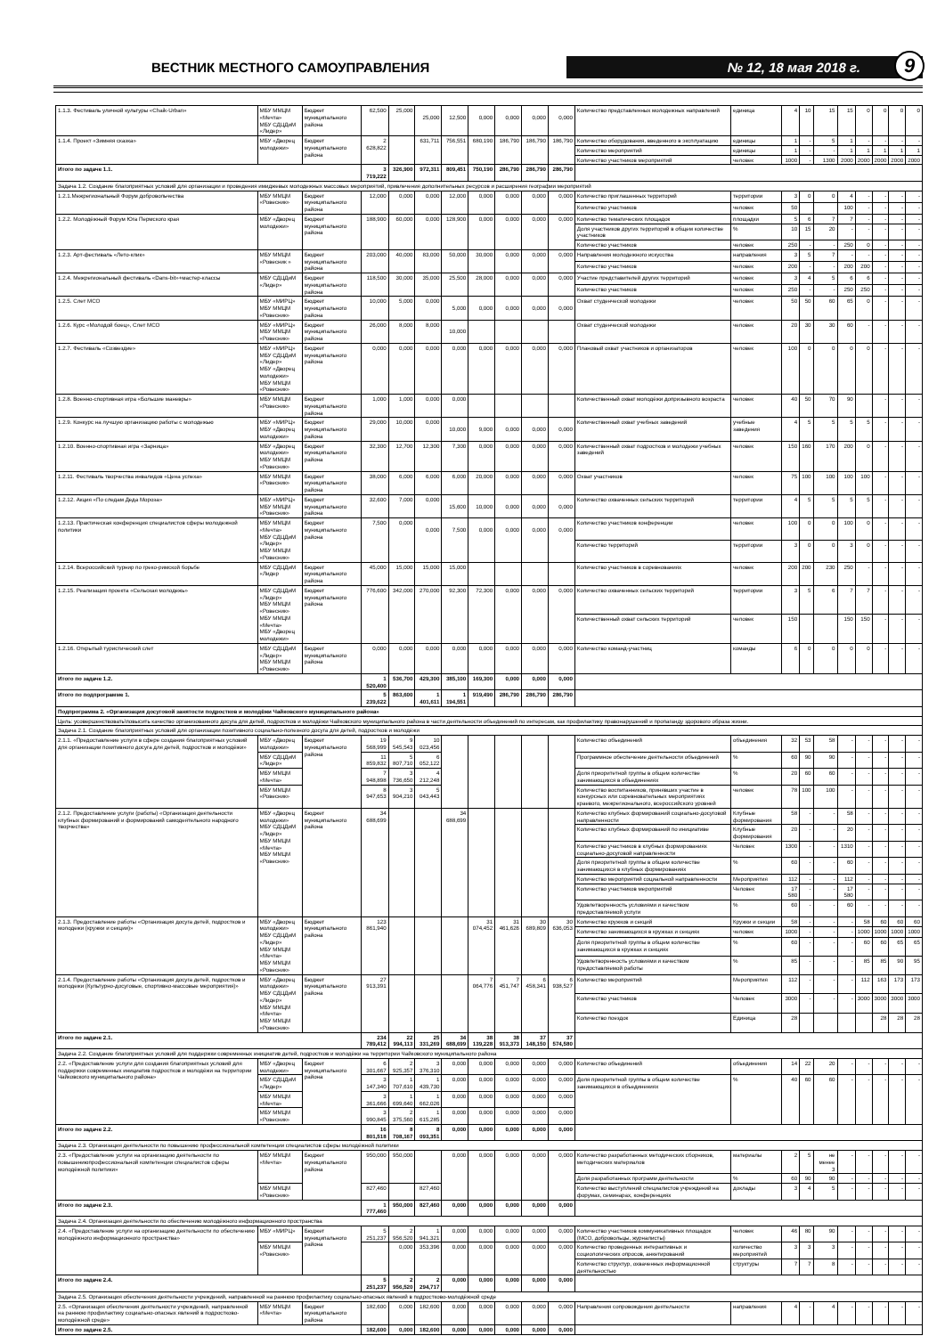ВЕСТНИК МЕСТНОГО САМОУПРАВЛЕНИЯ
№ 12, 18 мая 2018 г. 9
| 1.1.3. Фестиваль уличной культуры «Chaik-Urban» | МБУ ММЦМ «Мечта» МБУ СДЦДиМ «Лидер» | Бюджет муниципального района | 62,500 | 25,000 | 25,000 | 12,500 | 0,000 | 0,000 | 0,000 | 0,000 | Количество представленных молодежных направлений | единица | 4 | 10 | 15 | 15 | 0 | 0 | 0 | 0 |
| 1.1.4. Проект «Зимняя сказка» | МБУ «Дворец молодежи» | Бюджет муниципального района | 2 628,822 | | 631,711 | 756,551 | 680,190 | 186,790 | 186,790 | 186,790 | Количество оборудования, введенного в эксплуатацию | единицы | 1 | - | 5 | 1 | - | - | - | - |
| | | | | | | | | | | | Количество мероприятий | единицы | 1 | - | - | 1 | 1 | 1 | 1 | 1 |
| | | | | | | | | | | | Количество участников мероприятий | человек | 1000 | - | 1300 | 2000 | 2000 | 2000 | 2000 | 2000 |
| Итого по задаче 1.1. | | | 3 719,222 | 326,900 | 972,311 | 809,451 | 750,190 | 286,790 | 286,790 | 286,790 | | | | | | | | | | |
| Задача 1.2. Создание благоприятных условий для организации и проведения имиджевых молодежных массовых мероприятий, привлечения дополнительных ресурсов и расширения географии мероприятий | | | | | | | | | | | | | | | | | | | | |
| 1.2.1.Межрегиональный Форум добровольчества | МБУ ММЦМ «Ровесник» | Бюджет муниципального района | 12,000 | 0,000 | 0,000 | 12,000 | 0,000 | 0,000 | 0,000 | 0,000 | Количество приглашенных территорий | территории | 3 | 0 | 0 | 4 | - | - | - | - |
| | | | | | | | | | | | Количество участников | человек | 50 | | | 100 | - | - | - | - |
| 1.2.2. Молодёжный Форум Юга Пермского края | МБУ «Дворец молодежи» | Бюджет муниципального района | 188,900 | 60,000 | 0,000 | 128,900 | 0,000 | 0,000 | 0,000 | 0,000 | Количество тематических площадок | площадки | 5 | 6 | 7 | 7 | - | - | - | - |
| | | | | | | | | | | | Доля участников других территорий в общем количестве участников | % | 10 | 15 | 20 | - | - | - | - | - |
| | | | | | | | | | | | Количество участников | человек | 250 | - | - | 250 | 0 | - | - | - |
| 1.2.3. Арт-фестиваль «Лето-клик» | МБУ ММЦМ «Ровесник » | Бюджет муниципального района | 203,000 | 40,000 | 83,000 | 50,000 | 30,000 | 0,000 | 0,000 | 0,000 | Направления молодежного искусства | направления | 3 | 5 | 7 | - | - | - | - | - |
| | | | | | | | | | | | Количество участников | человек | 200 | - | - | 200 | 200 | - | - | - |
| 1.2.4. Межрегиональный фестиваль «Dans-bit»+мастер-классы | МБУ СДЦДиМ «Лидер» | Бюджет муниципального района | 118,500 | 30,000 | 35,000 | 25,500 | 28,000 | 0,000 | 0,000 | 0,000 | Участие представителей других территорий | человек | 3 | 4 | 5 | 6 | 6 | - | - | - |
| | | | | | | | | | | | Количество участников | человек | 250 | - | - | 250 | 250 | - | - | - |
| 1.2.5. Слет МСО | МБУ «МИРЦ» МБУ ММЦМ «Ровесник» | Бюджет муниципального района | 10,000 | 5,000 | 0,000 | 5,000 | 0,000 | 0,000 | 0,000 | 0,000 | Охват студенческой молодежи | человек | 50 | 50 | 60 | 65 | 0 | - | - | - |
| 1.2.6. Курс «Молодой боец», Слет МСО | МБУ «МИРЦ» МБУ ММЦМ «Ровесник» | Бюджет муниципального района | 26,000 | 8,000 | 8,000 | 10,000 | | | | | Охват студенческой молодежи | человек | 20 | 30 | 30 | 60 | - | - | - | - |
| 1.2.7. Фестиваль «Созвездие» | МБУ «МИРЦ» МБУ СДЦДиМ «Лидер» МБУ «Дворец молодежи» МБУ ММЦМ «Ровесник» | Бюджет муниципального района | 0,000 | 0,000 | 0,000 | 0,000 | 0,000 | 0,000 | 0,000 | 0,000 | Плановый охват участников и организаторов | человек | 100 | 0 | 0 | 0 | 0 | - | - | - |
| 1.2.8. Военно-спортивная игра «Большие маневры» | МБУ ММЦМ «Ровесник» | Бюджет муниципального района | 1,000 | 1,000 | 0,000 | 0,000 | | | | | Количественный охват молодёжи допризывного возраста | человек | 40 | 50 | 70 | 90 | | - | - | - |
| 1.2.9. Конкурс на лучшую организацию работы с молодежью | МБУ «МИРЦ» МБУ «Дворец молодежи» | Бюджет муниципального района | 29,000 | 10,000 | 0,000 | 10,000 | 9,000 | 0,000 | 0,000 | 0,000 | Количественный охват учебных заведений | учебные заведения | 4 | 5 | 5 | 5 | 5 | - | - | - |
| 1.2.10. Военно-спортивная игра «Зарница» | МБУ «Дворец молодежи» МБУ ММЦМ «Ровесник» | Бюджет муниципального района | 32,300 | 12,700 | 12,300 | 7,300 | 0,000 | 0,000 | 0,000 | 0,000 | Количественный охват подростков и молодежи учебных заведений | человек | 150 | 160 | 170 | 200 | 0 | - | - | - |
| 1.2.11. Фестиваль творчества инвалидов «Цена успеха» | МБУ ММЦМ «Ровесник» | Бюджет муниципального района | 38,000 | 6,000 | 6,000 | 6,000 | 20,000 | 0,000 | 0,000 | 0,000 | Охват участников | человек | 75 | 100 | 100 | 100 | 100 | - | - | - |
| 1.2.12. Акция «По следам Деда Мороза» | МБУ «МИРЦ» МБУ ММЦМ «Ровесник» | Бюджет муниципального района | 32,600 | 7,000 | 0,000 | 15,600 | 10,000 | 0,000 | 0,000 | 0,000 | Количество охваченных сельских территорий | территории | 4 | 5 | 5 | 5 | 5 | - | - | - |
| 1.2.13. Практическая конференция специалистов сферы молодежной политики | МБУ ММЦМ «Мечта» МБУ СДЦДиМ «Лидер» МБУ ММЦМ «Ровесник» | Бюджет муниципального района | 7,500 | 0,000 | 0,000 | 7,500 | 0,000 | 0,000 | 0,000 | 0,000 | Количество участников конференции | человек | 100 | 0 | 0 | 100 | 0 | - | - | - |
| | | | | | | | | | | | Количество территорий | территории | 3 | 0 | 0 | 3 | 0 | - | - | - |
| 1.2.14. Всероссийский турнир по греко-римской борьбе | МБУ СДЦДиМ «Лидер | Бюджет муниципального района | 45,000 | 15,000 | 15,000 | 15,000 | | | | | Количество участников в соревнованиях | человек | 200 | 200 | 230 | 250 | - | - | - | - |
| 1.2.15. Реализация проекта «Сельская молодежь» | МБУ СДЦДиМ «Лидер» МБУ ММЦМ «Ровесник» МБУ ММЦМ «Мечта» МБУ «Дворец молодежи» | Бюджет муниципального района | 776,600 | 342,000 | 270,000 | 92,300 | 72,300 | 0,000 | 0,000 | 0,000 | Количество охваченных сельских территорий | территории | 3 | 5 | 6 | 7 | 7 | - | - | - |
| | | | | | | | | | | | Количественный охват сельских территорий | человек | 150 | | | 150 | 150 | - | - | - |
| 1.2.16. Открытый туристический слет | МБУ СДЦДиМ «Лидер» МБУ ММЦМ «Ровесник» | Бюджет муниципального района | 0,000 | 0,000 | 0,000 | 0,000 | 0,000 | 0,000 | 0,000 | 0,000 | Количество команд-участниц | команды | 6 | 0 | 0 | 0 | 0 | - | - | - |
| Итого по задаче 1.2. | | | 1 520,400 | 536,700 | 429,300 | 385,100 | 169,300 | 0,000 | 0,000 | 0,000 | | | | | | | | | | |
| Итого по подпрограмме 1. | | | 5 239,622 | 863,600 | 1 401,611 | 1 194,551 | 919,490 | 286,790 | 286,790 | 286,790 | | | | | | | | | | |
| Подпрограмма 2. «Организация досуговой занятости подростков и молодёжи Чайковского муниципального района» | | | | | | | | | | | | | | | | | | | | |
| Цель: усовершенствовать\повысить качество организованного досуга для детей, подростков и молодёжи Чайковского муниципального района в части деятельности объединений по интересам, как профилактику правонарушений и пропаганду здорового образа жизни. | | | | | | | | | | | | | | | | | | | | |
| Задача 2.1. Создание благоприятных условий для организации позитивного социально-полезного досуга для детей, подростков и молодёжи | | | | | | | | | | | | | | | | | | | | |
| 2.1.1. «Предоставление услуги в сфере создания благоприятных условий для организации позитивного досуга для детей, подростков и молодёжи» | МБУ «Дворец молодежи» | Бюджет муниципального района | 19 568,999 | 9 545,543 | 10 023,456 | | | | | | Количество объединений | объединения | 32 | 53 | 58 | - | - | - | - | - |
| | МБУ СДЦДиМ «Лидер» | | 11 859,832 | 5 807,710 | 6 052,122 | | | | | | Программное обеспечение деятельности объединений | % | 60 | 90 | 90 | - | - | - | - | - |
| | МБУ ММЦМ «Мечта» | | 7 948,898 | 3 736,650 | 4 212,248 | | | | | | Доля приоритетной группы в общем количестве занимающихся в объединениях | % | 20 | 60 | 60 | - | - | - | - | - |
| | МБУ ММЦМ «Ровесник» | | 8 947,653 | 3 904,210 | 5 043,443 | | | | | | Количество воспитанников, принявших участие в конкурсных или соревновательных мероприятиях краевого, межрегионального, всероссийского уровней | человек | 78 | 100 | 100 | - | - | - | - | - |
| 2.1.2. Предоставление услуги (работы) «Организация деятельности клубных формирований и формирований самодеятельного народного творчества» | МБУ «Дворец молодежи» МБУ СДЦДиМ «Лидер» МБУ ММЦМ «Мечта» МБУ ММЦМ «Ровесник» | Бюджет муниципального района | 34 688,699 | | | 34 688,699 | | | | | Количество клубных формирований социально-досуговой направленности | Клубные формирования | 58 | - | - | 58 | - | - | - | - |
| | | | | | | | | | | | Количество клубных формирований по инициативе | Клубные формирования | 20 | - | - | 20 | - | - | - | - |
| | | | | | | | | | | | Количество участников в клубных формированиях социально-досуговой направленности | Человек | 1300 | - | - | 1310 | - | - | - | - |
| | | | | | | | | | | | Доля приоритетной группы в общем количестве занимающихся в клубных формированиях | % | 60 | - | - | 60 | - | - | - | - |
| | | | | | | | | | | | Количество мероприятий социальной направленности | Мероприятия | 112 | - | - | 112 | - | - | - | - |
| | | | | | | | | | | | Количество участников мероприятий | Человек | 17 580 | - | - | 17 580 | - | - | - | - |
| | | | | | | | | | | | Удовлетворенность условиями и качеством предоставляемой услуги | % | 60 | - | - | 60 | - | - | - | - |
| 2.1.3. Предоставление работы «Организация досуга детей, подростков и молодежи (кружки и секции)» | МБУ «Дворец молодежи» МБУ СДЦДиМ «Лидер» МБУ ММЦМ «Мечта» МБУ ММЦМ «Ровесник» | Бюджет муниципального района | 123 861,940 | | | | 31 074,452 | 31 461,626 | 30 689,809 | 30 636,053 | Количество кружков и секций | Кружки и секции | 58 | - | - | - | 58 | 60 | 60 | 60 |
| | | | | | | | | | | | Количество занимающихся в кружках и секциях | человек | 1000 | - | - | - | 1000 | 1000 | 1000 | 1000 |
| | | | | | | | | | | | Доля приоритетной группы в общем количестве занимающихся в кружках и секциях | % | 60 | - | - | - | 60 | 60 | 65 | 65 |
| | | | | | | | | | | | Удовлетворенность условиями и качеством предоставляемой работы | % | 85 | - | - | - | 85 | 85 | 90 | 95 |
| 2.1.4. Предоставление работы «Организация досуга детей, подростков и молодежи (Культурно-досуговые, спортивно-массовые мероприятия)» | МБУ «Дворец молодежи» МБУ СДЦДиМ «Лидер» МБУ ММЦМ «Мечта» МБУ ММЦМ «Ровесник» | Бюджет муниципального района | 27 913,391 | | | | 7 064,776 | 7 451,747 | 6 458,341 | 6 938,527 | Количество мероприятий | Мероприятия | 112 | - | - | - | 112 | 163 | 173 | 173 |
| | | | | | | | | | | | Количество участников | Человек | 3000 | - | - | - | 3000 | 3000 | 3000 | 3000 |
| | | | | | | | | | | | Количество поездок | Единица | 28 | | | | | 28 | 28 | 28 |
| Итого по задаче 2.1. | | | 234 789,412 | 22 994,113 | 25 331,269 | 34 688,699 | 38 139,228 | 38 913,373 | 37 148,150 | 37 574,580 | | | | | | | | | | |
| Задача 2.2. Создание благоприятных условий для поддержки современных инициатив детей, подростков и молодёжи на территории Чайковского муниципального района | | | | | | | | | | | | | | | | | | | | |
| 2.2. «Предоставление услуги для создания благоприятных условий для поддержки современных инициатив подростков и молодёжи на территории Чайковского муниципального района» | МБУ «Дворец молодежи» | Бюджет муниципального района | 6 301,667 | 2 925,357 | 3 376,310 | 0,000 | 0,000 | 0,000 | 0,000 | 0,000 | Количество объединений | объединения | 14 | 22 | 20 | - | - | - | - | - |
| | МБУ СДЦДиМ «Лидер» | | 3 147,340 | 1 707,610 | 1 439,730 | 0,000 | 0,000 | 0,000 | 0,000 | 0,000 | Доля приоритетной группы в общем количестве занимающихся в объединениях | % | 40 | 60 | 60 | - | - | - | - | - |
| | МБУ ММЦМ «Мечта» | | 3 361,666 | 1 699,640 | 1 662,026 | 0,000 | 0,000 | 0,000 | 0,000 | 0,000 | | | | | | | | | | |
| | МБУ ММЦМ «Ровесник» | | 3 990,845 | 2 375,560 | 1 615,285 | 0,000 | 0,000 | 0,000 | 0,000 | 0,000 | | | | | | | | | | |
| Итого по задаче 2.2. | | | 16 801,518 | 8 708,167 | 8 093,351 | 0,000 | 0,000 | 0,000 | 0,000 | 0,000 | | | | | | | | | | |
| Задача 2.3. Организация деятельности по повышению профессиональной компетенции специалистов сферы молодёжной политики | | | | | | | | | | | | | | | | | | | | |
| 2.3. «Предоставление услуги на организацию деятельности по повышениюпрофессиональной компетенции специалистов сферы молодёжной политики» | МБУ ММЦМ «Мечта» | Бюджет муниципального района | 950,000 | 950,000 | | 0,000 | 0,000 | 0,000 | 0,000 | 0,000 | Количество разработанных методических сборников, методических материалов | материалы | 2 | 5 | не менее 3 | - | - | - | - | - |
| | | | | | | | | | | | Доля разработанных программ деятельности | % | 60 | 90 | 90 | - | - | - | - | - |
| | МБУ ММЦМ «Ровесник» | | 827,460 | | 827,460 | | | | | | Количество выступлений специалистов учреждений на форумах, семинарах, конференциях | доклады | 3 | 4 | 5 | - | - | - | - | - |
| Итого по задаче 2.3. | | | 1 777,460 | 950,000 | 827,460 | 0,000 | 0,000 | 0,000 | 0,000 | 0,000 | | | | | | | | | | |
| Задача 2.4. Организация деятельности по обеспечению молодёжного информационного пространства | | | | | | | | | | | | | | | | | | | | |
| 2.4. «Предоставление услуги на организацию деятельности по обеспечению молодёжного информационного пространства» | МБУ «МИРЦ» | Бюджет муниципального района | 5 251,237 | 2 956,520 | 1 941,321 | 0,000 | 0,000 | 0,000 | 0,000 | 0,000 | Количество участников коммуникативных площадок (МСО, добровольцы, журналисты) | человек | 46 | 80 | 90 | - | - | - | - | - |
| | МБУ ММЦМ «Ровесник» | | | 0,000 | 353,396 | 0,000 | 0,000 | 0,000 | 0,000 | 0,000 | Количество проведенных интерактивных и социологических опросов, анкетирований | количество мероприятий | 3 | 3 | 3 | - | - | - | - | - |
| | | | | | | | | | | | Количество структур, охваченных информационной деятельностью | структуры | 7 | 7 | 8 | - | - | - | - | - |
| Итого по задаче 2.4. | | | 5 251,237 | 2 956,520 | 2 294,717 | 0,000 | 0,000 | 0,000 | 0,000 | 0,000 | | | | | | | | | | |
| Задача 2.5. Организация обеспечения деятельности учреждений, направленной на раннюю профилактику социально-опасных явлений в подростково-молодёжной среде | | | | | | | | | | | | | | | | | | | | |
| 2.5. «Организация обеспечения деятельности учреждений, направленной на раннюю профилактику социально-опасных явлений в подростково-молодёжной среде» | МБУ ММЦМ «Мечта» | Бюджет муниципального района | 182,600 | 0,000 | 182,600 | 0,000 | 0,000 | 0,000 | 0,000 | 0,000 | Направления сопровождения деятельности | направления | 4 | - | 4 | - | - | - | - | - |
| Итого по задаче 2.5. | | | 182,600 | 0,000 | 182,600 | 0,000 | 0,000 | 0,000 | 0,000 | 0,000 | | | | | | | | | | |